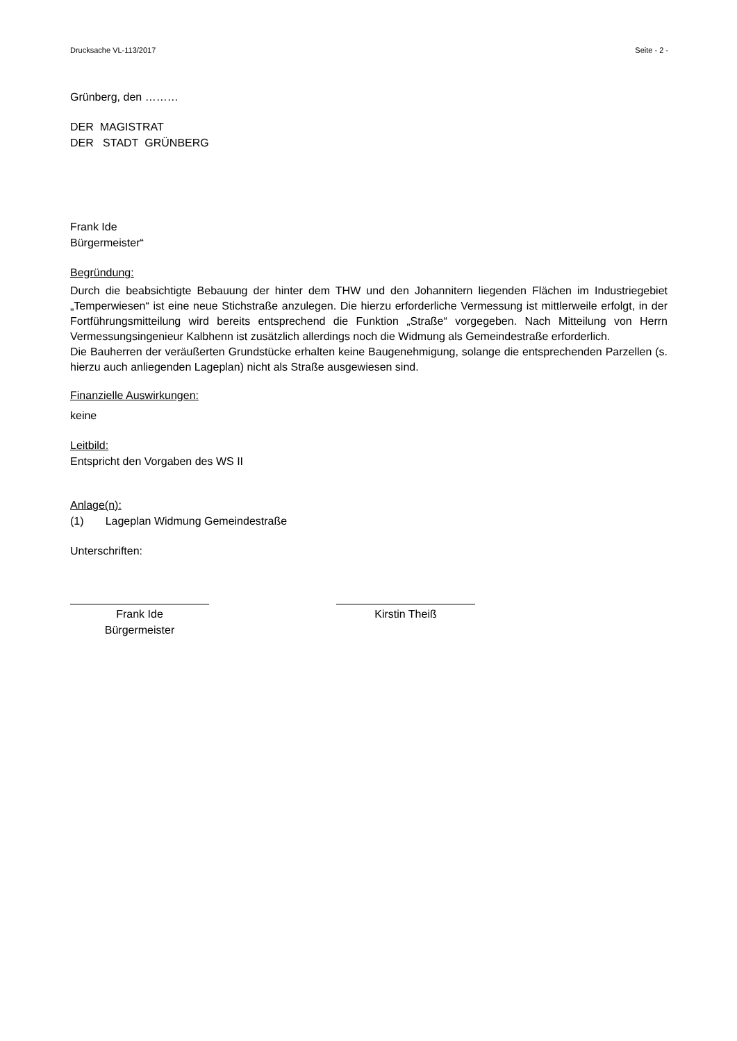Drucksache VL-113/2017 Seite - 2 -
Grünberg, den ………
DER MAGISTRAT
DER STADT GRÜNBERG
Frank Ide
Bürgermeister“
Begründung:
Durch die beabsichtigte Bebauung der hinter dem THW und den Johannitern liegenden Flächen im Industriegebiet „Temperwiesen“ ist eine neue Stichstraße anzulegen. Die hierzu erforderliche Vermessung ist mittlerweile erfolgt, in der Fortführungsmitteilung wird bereits entsprechend die Funktion „Straße“ vorgegeben. Nach Mitteilung von Herrn Vermessungsingenieur Kalbhenn ist zusätzlich allerdings noch die Widmung als Gemeindestraße erforderlich.
Die Bauherren der veräußerten Grundstücke erhalten keine Baugenehmigung, solange die entsprechenden Parzellen (s. hierzu auch anliegenden Lageplan) nicht als Straße ausgewiesen sind.
Finanzielle Auswirkungen:
keine
Leitbild:
Entspricht den Vorgaben des WS II
Anlage(n):
(1) Lageplan Widmung Gemeindestraße
Unterschriften:
Frank Ide
Bürgermeister
Kirstin Theiß